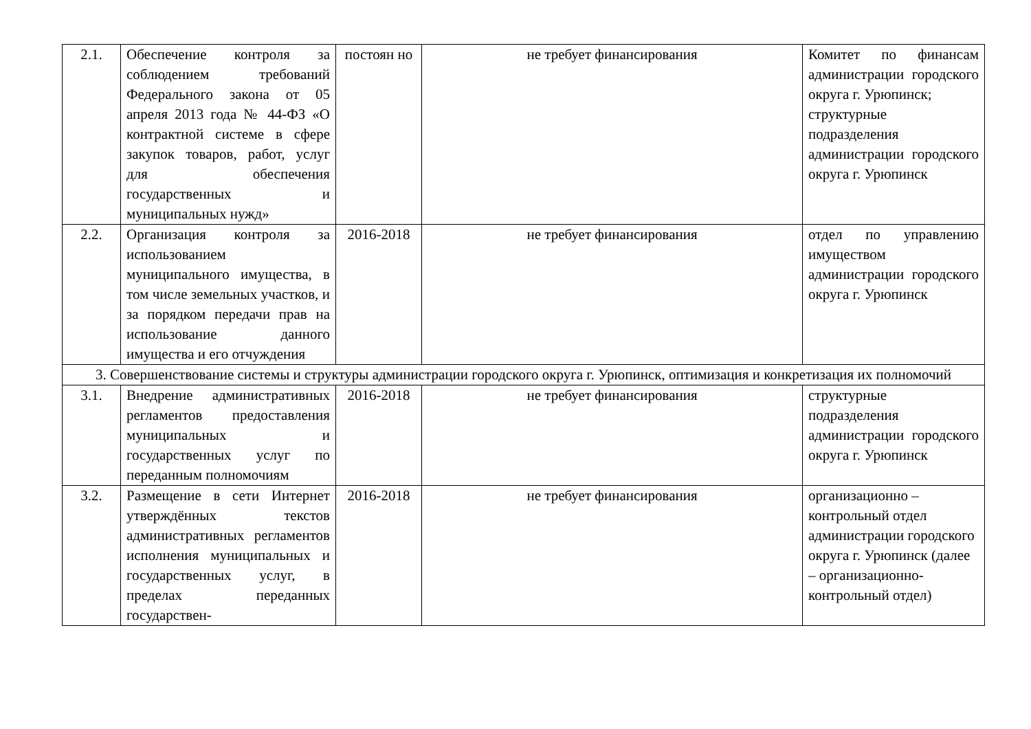| 2.1. | Обеспечение контроля за соблюдением требований Федерального закона от 05 апреля 2013 года № 44-ФЗ «О контрактной системе в сфере закупок товаров, работ, услуг для обеспечения государственных и муниципальных нужд» | постоян но | не требует финансирования | Комитет по финансам администрации городского округа г. Урюпинск; структурные подразделения администрации городского округа г. Урюпинск |
| 2.2. | Организация контроля за использованием муниципального имущества, в том числе земельных участков, и за порядком передачи прав на использование данного имущества и его отчуждения | 2016-2018 | не требует финансирования | отдел по управлению имуществом администрации городского округа г. Урюпинск |
| 3. Совершенствование системы и структуры администрации городского округа г. Урюпинск, оптимизация и конкретизация их полномочий | | | | |
| 3.1. | Внедрение административных регламентов предоставления муниципальных и государственных услуг по переданным полномочиям | 2016-2018 | не требует финансирования | структурные подразделения администрации городского округа г. Урюпинск |
| 3.2. | Размещение в сети Интернет утверждённых текстов административных регламентов исполнения муниципальных и государственных услуг, в пределах переданных государствен- | 2016-2018 | не требует финансирования | организационно – контрольный отдел администрации городского округа г. Урюпинск (далее – организационно-контрольный отдел) |